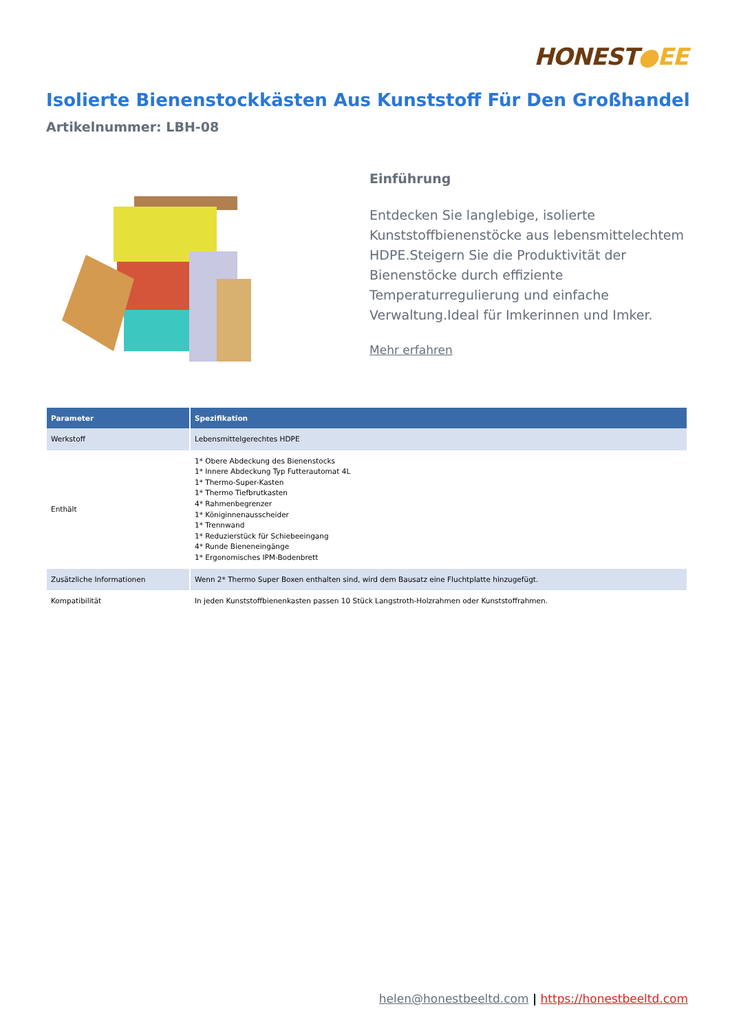HONEST●EE
Isolierte Bienenstockkästen Aus Kunststoff Für Den Großhandel
Artikelnummer: LBH-08
Einführung
Entdecken Sie langlebige, isolierte Kunststoffbienenstöcke aus lebensmittelechtem HDPE.Steigern Sie die Produktivität der Bienenstöcke durch effiziente Temperaturregulierung und einfache Verwaltung.Ideal für Imkerinnen und Imker.
Mehr erfahren
| Parameter | Spezifikation |
| --- | --- |
| Werkstoff | Lebensmittelgerechtes HDPE |
| Enthält | 1* Obere Abdeckung des Bienenstocks 1* Innere Abdeckung Typ Futterautomat 4L 1* Thermo-Super-Kasten 1* Thermo Tiefbrutkasten 4* Rahmenbegrenzer 1* Königinnenausscheider 1* Trennwand 1* Reduzierstück für Schiebeeingang 4* Runde Bieneneingänge 1* Ergonomisches IPM-Bodenbrett |
| Zusätzliche Informationen | Wenn 2* Thermo Super Boxen enthalten sind, wird dem Bausatz eine Fluchtplatte hinzugefügt. |
| Kompatibilität | In jeden Kunststoffbienenkasten passen 10 Stück Langstroth-Holzrahmen oder Kunststoffrahmen. |
helen@honestbeeltd.com | https://honestbeeltd.com